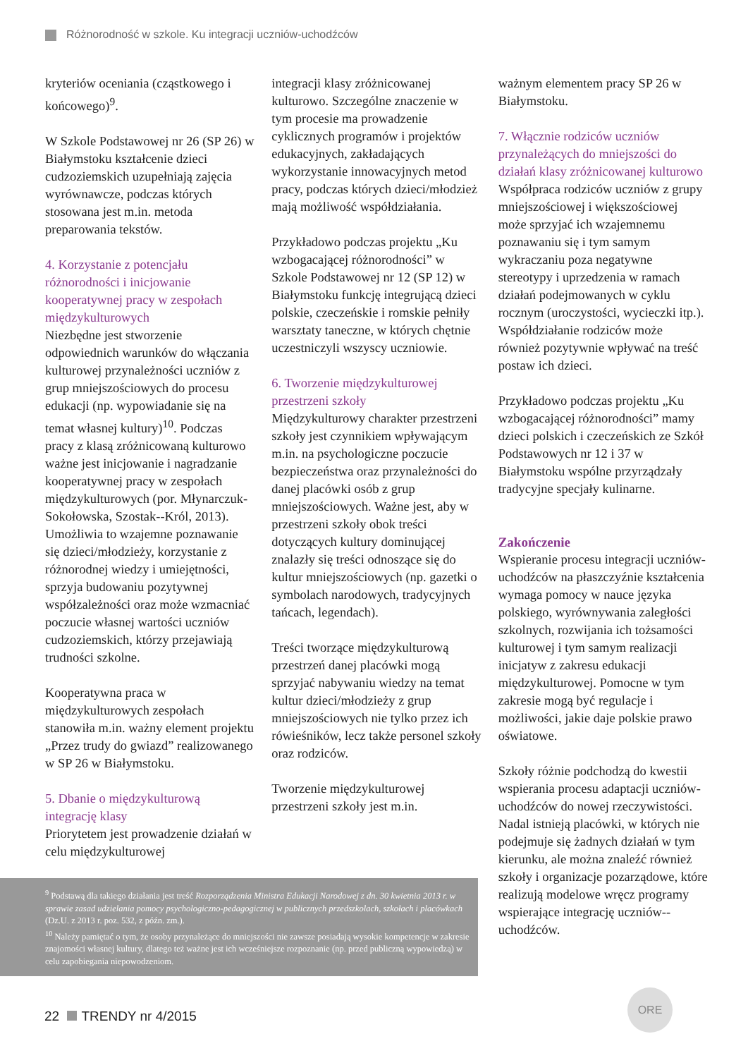Różnorodność w szkole. Ku integracji uczniów-uchodźców
kryteriów oceniania (cząstkowego i końcowego)<sup>9</sup>.
W Szkole Podstawowej nr 26 (SP 26) w Białymstoku kształcenie dzieci cudzoziemskich uzupełniają zajęcia wyrównawcze, podczas których stosowana jest m.in. metoda preparowania tekstów.
4. Korzystanie z potencjału różnorodności i inicjowanie kooperatywnej pracy w zespołach międzykulturowych
Niezbędne jest stworzenie odpowiednich warunków do włączania kulturowej przynależności uczniów z grup mniejszościowych do procesu edukacji (np. wypowiadanie się na temat własnej kultury)<sup>10</sup>. Podczas pracy z klasą zróżnicowaną kulturowo ważne jest inicjowanie i nagradzanie kooperatywnej pracy w zespołach międzykulturowych (por. Młynarczuk-Sokołowska, Szostak--Król, 2013). Umożliwia to wzajemne poznawanie się dzieci/młodzieży, korzystanie z różnorodnej wiedzy i umiejętności, sprzyja budowaniu pozytywnej współzależności oraz może wzmacniać poczucie własnej wartości uczniów cudzoziemskich, którzy przejawiają trudności szkolne.
Kooperatywna praca w międzykulturowych zespołach stanowiła m.in. ważny element projektu „Przez trudy do gwiazd” realizowanego w SP 26 w Białymstoku.
5. Dbanie o międzykulturową integrację klasy
Priorytetem jest prowadzenie działań w celu międzykulturowej
integracji klasy zróżnicowanej kulturowo. Szczególne znaczenie w tym procesie ma prowadzenie cyklicznych programów i projektów edukacyjnych, zakładających wykorzystanie innowacyjnych metod pracy, podczas których dzieci/młodzież mają możliwość współdziałania.
Przykładowo podczas projektu „Ku wzbogacającej różnorodności” w Szkole Podstawowej nr 12 (SP 12) w Białymstoku funkcję integrującą dzieci polskie, czeczeńskie i romskie pełniły warsztaty taneczne, w których chętnie uczestniczyli wszyscy uczniowie.
6. Tworzenie międzykulturowej przestrzeni szkoły
Międzykulturowy charakter przestrzeni szkoły jest czynnikiem wpływającym m.in. na psychologiczne poczucie bezpieczeństwa oraz przynależności do danej placówki osób z grup mniejszościowych. Ważne jest, aby w przestrzeni szkoły obok treści dotyczących kultury dominującej znalazły się treści odnoszące się do kultur mniejszościowych (np. gazetki o symbolach narodowych, tradycyjnych tańcach, legendach).
Treści tworzące międzykulturową przestrzeń danej placówki mogą sprzyjać nabywaniu wiedzy na temat kultur dzieci/młodzieży z grup mniejszościowych nie tylko przez ich rówieśników, lecz także personel szkoły oraz rodziców.
Tworzenie międzykulturowej przestrzeni szkoły jest m.in.
ważnym elementem pracy SP 26 w Białymstoku.
7. Włącznie rodziców uczniów przynależących do mniejszości do działań klasy zróżnicowanej kulturowo
Współpraca rodziców uczniów z grupy mniejszościowej i większościowej może sprzyjać ich wzajemnemu poznawaniu się i tym samym wykraczaniu poza negatywne stereotypy i uprzedzenia w ramach działań podejmowanych w cyklu rocznym (uroczystości, wycieczki itp.). Współdziałanie rodziców może również pozytywnie wpływać na treść postaw ich dzieci.
Przykładowo podczas projektu „Ku wzbogacającej różnorodności” mamy dzieci polskich i czeczeńskich ze Szkół Podstawowych nr 12 i 37 w Białymstoku wspólne przyrządzały tradycyjne specjały kulinarne.
Zakończenie
Wspieranie procesu integracji uczniów-uchodźców na płaszczyźnie kształcenia wymaga pomocy w nauce języka polskiego, wyrównywania zaległości szkolnych, rozwijania ich tożsamości kulturowej i tym samym realizacji inicjatyw z zakresu edukacji międzykulturowej. Pomocne w tym zakresie mogą być regulacje i możliwości, jakie daje polskie prawo oświatowe.
Szkoły różnie podchodzą do kwestii wspierania procesu adaptacji uczniów-uchodźców do nowej rzeczywistości. Nadal istnieją placówki, w których nie podejmuje się żadnych działań w tym kierunku, ale można znaleźć również szkoły i organizacje pozarządowe, które realizują modelowe wręcz programy wspierające integrację uczniów--uchodźców.
<sup>9</sup> Podstawą dla takiego działania jest treść Rozporządzenia Ministra Edukacji Narodowej z dn. 30 kwietnia 2013 r. w sprawie zasad udzielania pomocy psychologiczno-pedagogicznej w publicznych przedszkolach, szkołach i placówkach (Dz.U. z 2013 r. poz. 532, z późn. zm.).
<sup>10</sup> Należy pamiętać o tym, że osoby przynależące do mniejszości nie zawsze posiadają wysokie kompetencje w zakresie znajomości własnej kultury, dlatego też ważne jest ich wcześniejsze rozpoznanie (np. przed publiczną wypowiedzą) w celu zapobiegania niepowodzeniom.
22 TRENDY nr 4/2015
ORE